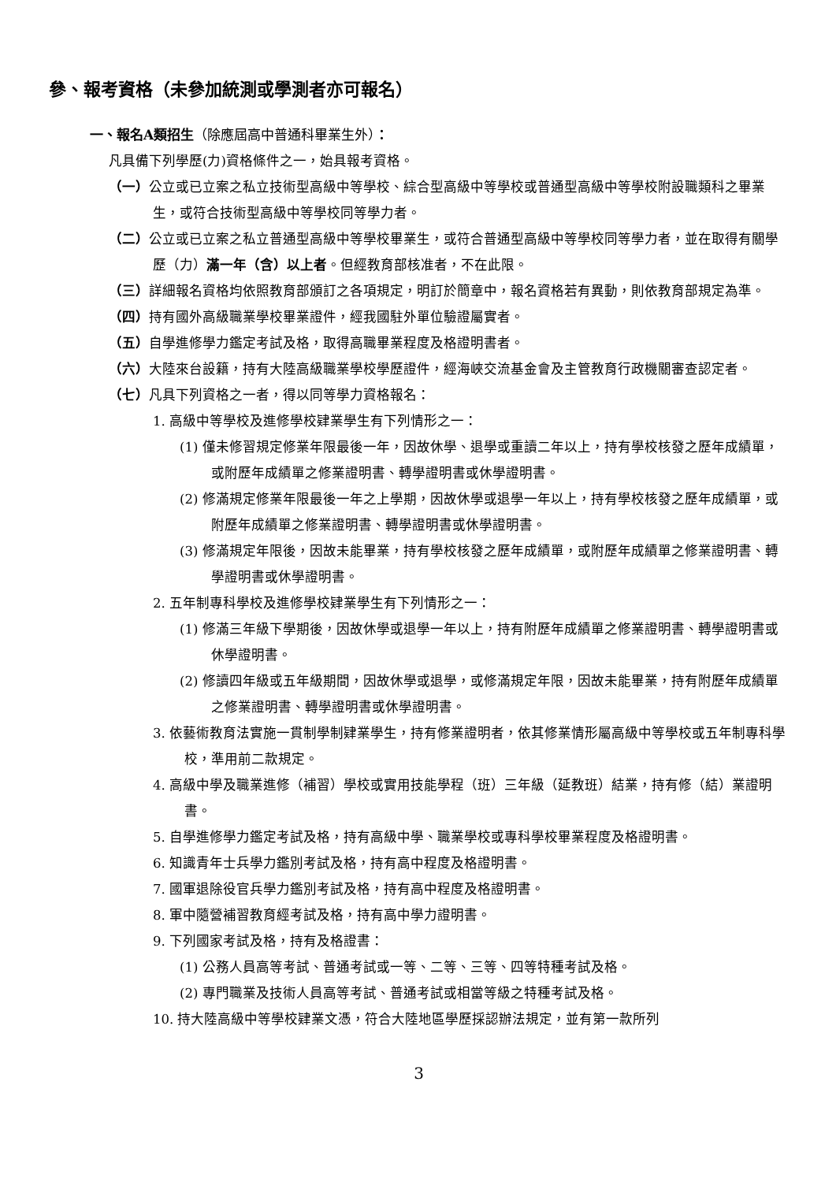參、報考資格（未參加統測或學測者亦可報名）
一、報名A類招生（除應屆高中普通科畢業生外）：
凡具備下列學歷(力)資格條件之一，始具報考資格。
（一）公立或已立案之私立技術型高級中等學校、綜合型高級中等學校或普通型高級中等學校附設職類科之畢業生，或符合技術型高級中等學校同等學力者。
（二）公立或已立案之私立普通型高級中等學校畢業生，或符合普通型高級中等學校同等學力者，並在取得有關學歷（力）滿一年（含）以上者。但經教育部核准者，不在此限。
（三）詳細報名資格均依照教育部頒訂之各項規定，明訂於簡章中，報名資格若有異動，則依教育部規定為準。
（四）持有國外高級職業學校畢業證件，經我國駐外單位驗證屬實者。
（五）自學進修學力鑑定考試及格，取得高職畢業程度及格證明書者。
（六）大陸來台設籍，持有大陸高級職業學校學歷證件，經海峽交流基金會及主管教育行政機關審查認定者。
（七）凡具下列資格之一者，得以同等學力資格報名：
1. 高級中等學校及進修學校肄業學生有下列情形之一：
(1) 僅未修習規定修業年限最後一年，因故休學、退學或重讀二年以上，持有學校核發之歷年成績單，或附歷年成績單之修業證明書、轉學證明書或休學證明書。
(2) 修滿規定修業年限最後一年之上學期，因故休學或退學一年以上，持有學校核發之歷年成績單，或附歷年成績單之修業證明書、轉學證明書或休學證明書。
(3) 修滿規定年限後，因故未能畢業，持有學校核發之歷年成績單，或附歷年成績單之修業證明書、轉學證明書或休學證明書。
2. 五年制專科學校及進修學校肄業學生有下列情形之一：
(1) 修滿三年級下學期後，因故休學或退學一年以上，持有附歷年成績單之修業證明書、轉學證明書或休學證明書。
(2) 修讀四年級或五年級期間，因故休學或退學，或修滿規定年限，因故未能畢業，持有附歷年成績單之修業證明書、轉學證明書或休學證明書。
3. 依藝術教育法實施一貫制學制肄業學生，持有修業證明者，依其修業情形屬高級中等學校或五年制專科學校，準用前二款規定。
4. 高級中學及職業進修（補習）學校或實用技能學程（班）三年級（延教班）結業，持有修（結）業證明書。
5. 自學進修學力鑑定考試及格，持有高級中學、職業學校或專科學校畢業程度及格證明書。
6. 知識青年士兵學力鑑別考試及格，持有高中程度及格證明書。
7. 國軍退除役官兵學力鑑別考試及格，持有高中程度及格證明書。
8. 軍中隨營補習教育經考試及格，持有高中學力證明書。
9. 下列國家考試及格，持有及格證書：
(1) 公務人員高等考試、普通考試或一等、二等、三等、四等特種考試及格。
(2) 專門職業及技術人員高等考試、普通考試或相當等級之特種考試及格。
10. 持大陸高級中等學校肄業文憑，符合大陸地區學歷採認辦法規定，並有第一款所列
3